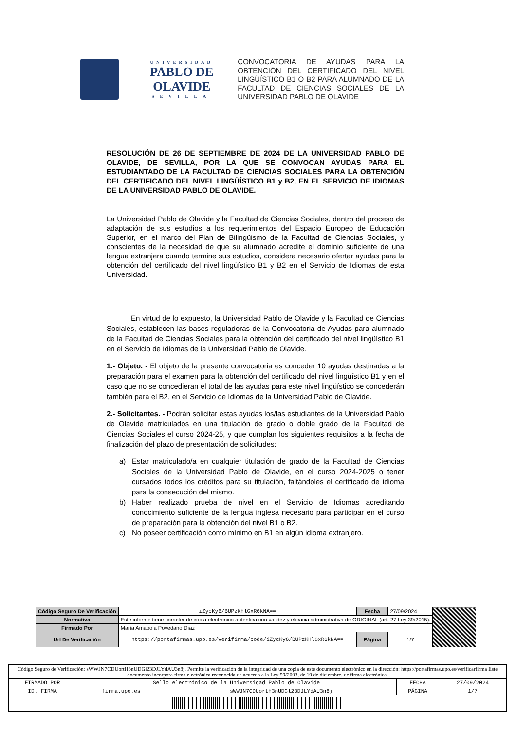UNIVERSIDAD
PABLO DE OLAVIDE
SEVILLA
CONVOCATORIA DE AYUDAS PARA LA OBTENCIÓN DEL CERTIFICADO DEL NIVEL LINGÜÍSTICO B1 O B2 PARA ALUMNADO DE LA FACULTAD DE CIENCIAS SOCIALES DE LA UNIVERSIDAD PABLO DE OLAVIDE
RESOLUCIÓN DE 26 DE SEPTIEMBRE DE 2024 DE LA UNIVERSIDAD PABLO DE OLAVIDE, DE SEVILLA, POR LA QUE SE CONVOCAN AYUDAS PARA EL ESTUDIANTADO DE LA FACULTAD DE CIENCIAS SOCIALES PARA LA OBTENCIÓN DEL CERTIFICADO DEL NIVEL LINGÜÍSTICO B1 y B2, EN EL SERVICIO DE IDIOMAS DE LA UNIVERSIDAD PABLO DE OLAVIDE.
La Universidad Pablo de Olavide y la Facultad de Ciencias Sociales, dentro del proceso de adaptación de sus estudios a los requerimientos del Espacio Europeo de Educación Superior, en el marco del Plan de Bilingüismo de la Facultad de Ciencias Sociales, y conscientes de la necesidad de que su alumnado acredite el dominio suficiente de una lengua extranjera cuando termine sus estudios, considera necesario ofertar ayudas para la obtención del certificado del nivel lingüístico B1 y B2 en el Servicio de Idiomas de esta Universidad.
En virtud de lo expuesto, la Universidad Pablo de Olavide y la Facultad de Ciencias Sociales, establecen las bases reguladoras de la Convocatoria de Ayudas para alumnado de la Facultad de Ciencias Sociales para la obtención del certificado del nivel lingüístico B1 en el Servicio de Idiomas de la Universidad Pablo de Olavide.
1.- Objeto. - El objeto de la presente convocatoria es conceder 10 ayudas destinadas a la preparación para el examen para la obtención del certificado del nivel lingüístico B1 y en el caso que no se concedieran el total de las ayudas para este nivel lingüístico se concederán también para el B2, en el Servicio de Idiomas de la Universidad Pablo de Olavide.
2.- Solicitantes. - Podrán solicitar estas ayudas los/las estudiantes de la Universidad Pablo de Olavide matriculados en una titulación de grado o doble grado de la Facultad de Ciencias Sociales el curso 2024-25, y que cumplan los siguientes requisitos a la fecha de finalización del plazo de presentación de solicitudes:
a) Estar matriculado/a en cualquier titulación de grado de la Facultad de Ciencias Sociales de la Universidad Pablo de Olavide, en el curso 2024-2025 o tener cursados todos los créditos para su titulación, faltándoles el certificado de idioma para la consecución del mismo.
b) Haber realizado prueba de nivel en el Servicio de Idiomas acreditando conocimiento suficiente de la lengua inglesa necesario para participar en el curso de preparación para la obtención del nivel B1 o B2.
c) No poseer certificación como mínimo en B1 en algún idioma extranjero.
| Código Seguro De Verificación | iZycKy6/BUPzKHlGxR6kNA== | Fecha | 27/09/2024 | |
| Normativa | Este informe tiene carácter de copia electrónica auténtica con validez y eficacia administrativa de ORIGINAL (art. 27 Ley 39/2015). | | | |
| Firmado Por | María Amapola Povedano Díaz | | | |
| Url De Verificación | https://portafirmas.upo.es/verifirma/code/iZycKy6/BUPzKHlGxR6kNA== | Página | 1/7 | |
| Código Seguro de Verificación: sWWJN7CDUortH3nUDGl23DJLYdAU3n8j. Permite la verificación de la integridad de una copia de este documento electrónico en la dirección: https://portafirmas.upo.es/verificarfirma Este documento incorpora firma electrónica reconocida de acuerdo a la Ley 59/2003, de 19 de diciembre, de firma electrónica. | | | | |
| FIRMADO POR | Sello electrónico de la Universidad Pablo de Olavide | | FECHA | 27/09/2024 |
| ID. FIRMA | firma.upo.es | sWWJN7CDUortH3nUDGl23DJLYdAU3n8j | PÁGINA | 1/7 |